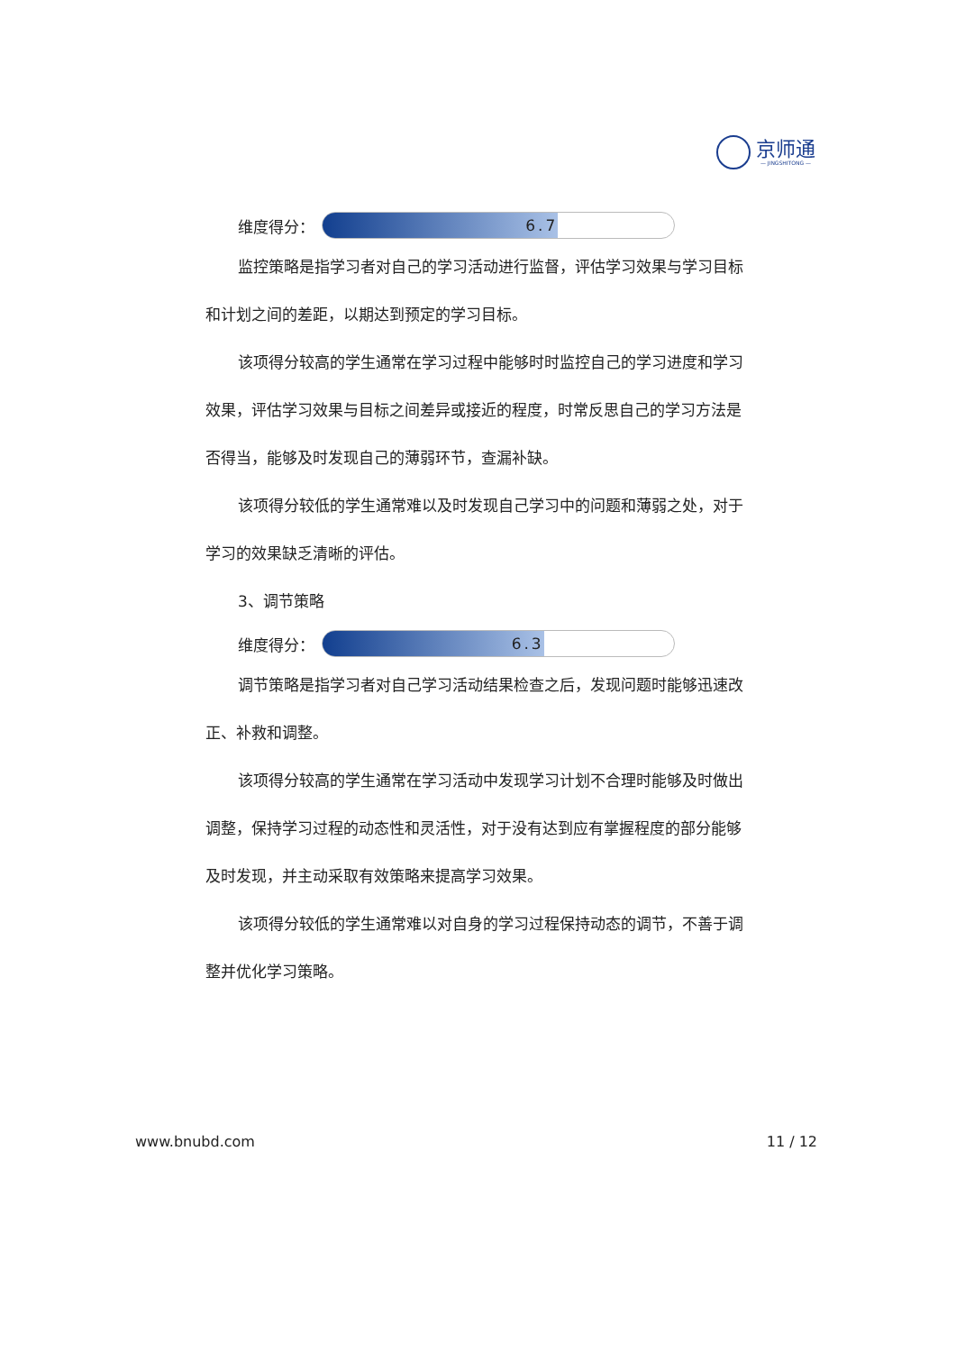京师通
— JINGSHITONG —
维度得分：
6.7
监控策略是指学习者对自己的学习活动进行监督，评估学习效果与学习目标和计划之间的差距，以期达到预定的学习目标。
该项得分较高的学生通常在学习过程中能够时时监控自己的学习进度和学习效果，评估学习效果与目标之间差异或接近的程度，时常反思自己的学习方法是否得当，能够及时发现自己的薄弱环节，查漏补缺。
该项得分较低的学生通常难以及时发现自己学习中的问题和薄弱之处，对于学习的效果缺乏清晰的评估。
3、调节策略
维度得分：
6.3
调节策略是指学习者对自己学习活动结果检查之后，发现问题时能够迅速改正、补救和调整。
该项得分较高的学生通常在学习活动中发现学习计划不合理时能够及时做出调整，保持学习过程的动态性和灵活性，对于没有达到应有掌握程度的部分能够及时发现，并主动采取有效策略来提高学习效果。
该项得分较低的学生通常难以对自身的学习过程保持动态的调节，不善于调整并优化学习策略。
www.bnubd.com 11 / 12